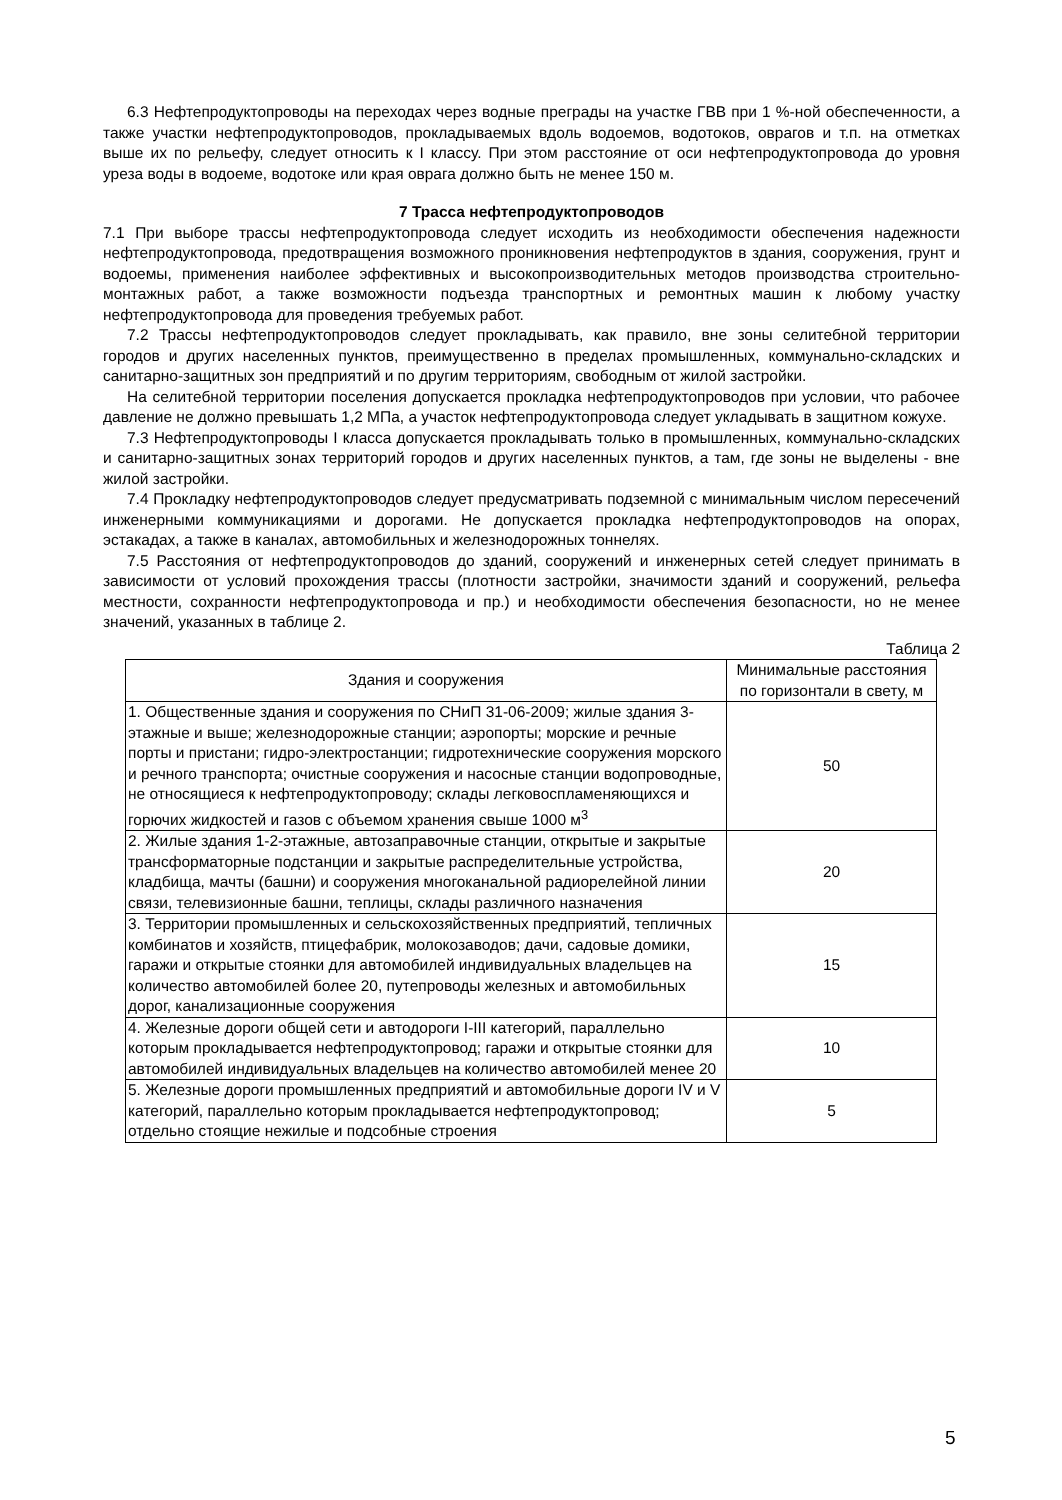6.3 Нефтепродуктопроводы на переходах через водные преграды на участке ГВВ при 1 %-ной обеспеченности, а также участки нефтепродуктопроводов, прокладываемых вдоль водоемов, водотоков, оврагов и т.п. на отметках выше их по рельефу, следует относить к I классу. При этом расстояние от оси нефтепродуктопровода до уровня уреза воды в водоеме, водотоке или края оврага должно быть не менее 150 м.
7 Трасса нефтепродуктопроводов
7.1 При выборе трассы нефтепродуктопровода следует исходить из необходимости обеспечения надежности нефтепродуктопровода, предотвращения возможного проникновения нефтепродуктов в здания, сооружения, грунт и водоемы, применения наиболее эффективных и высокопроизводительных методов производства строительно-монтажных работ, а также возможности подъезда транспортных и ремонтных машин к любому участку нефтепродуктопровода для проведения требуемых работ.
7.2 Трассы нефтепродуктопроводов следует прокладывать, как правило, вне зоны селитебной территории городов и других населенных пунктов, преимущественно в пределах промышленных, коммунально-складских и санитарно-защитных зон предприятий и по другим территориям, свободным от жилой застройки.
На селитебной территории поселения допускается прокладка нефтепродуктопроводов при условии, что рабочее давление не должно превышать 1,2 МПа, а участок нефтепродуктопровода следует укладывать в защитном кожухе.
7.3 Нефтепродуктопроводы I класса допускается прокладывать только в промышленных, коммунально-складских и санитарно-защитных зонах территорий городов и других населенных пунктов, а там, где зоны не выделены - вне жилой застройки.
7.4 Прокладку нефтепродуктопроводов следует предусматривать подземной с минимальным числом пересечений инженерными коммуникациями и дорогами. Не допускается прокладка нефтепродуктопроводов на опорах, эстакадах, а также в каналах, автомобильных и железнодорожных тоннелях.
7.5 Расстояния от нефтепродуктопроводов до зданий, сооружений и инженерных сетей следует принимать в зависимости от условий прохождения трассы (плотности застройки, значимости зданий и сооружений, рельефа местности, сохранности нефтепродуктопровода и пр.) и необходимости обеспечения безопасности, но не менее значений, указанных в таблице 2.
Таблица 2
| Здания и сооружения | Минимальные расстояния по горизонтали в свету, м |
| 1. Общественные здания и сооружения по СНиП 31-06-2009; жилые здания 3-этажные и выше; железнодорожные станции; аэропорты; морские и речные порты и пристани; гидро-электростанции; гидротехнические сооружения морского и речного транспорта; очистные сооружения и насосные станции водопроводные, не относящиеся к нефтепродуктопроводу; склады легковоспламеняющихся и горючих жидкостей и газов с объемом хранения свыше 1000 м<sup>3</sup> | 50 |
| 2. Жилые здания 1-2-этажные, автозаправочные станции, открытые и закрытые трансформаторные подстанции и закрытые распределительные устройства, кладбища, мачты (башни) и сооружения многоканальной радиорелейной линии связи, телевизионные башни, теплицы, склады различного назначения | 20 |
| 3. Территории промышленных и сельскохозяйственных предприятий, тепличных комбинатов и хозяйств, птицефабрик, молокозаводов; дачи, садовые домики, гаражи и открытые стоянки для автомобилей индивидуальных владельцев на количество автомобилей более 20, путепроводы железных и автомобильных дорог, канализационные сооружения | 15 |
| 4. Железные дороги общей сети и автодороги I-III категорий, параллельно которым прокладывается нефтепродуктопровод; гаражи и открытые стоянки для автомобилей индивидуальных владельцев на количество автомобилей менее 20 | 10 |
| 5. Железные дороги промышленных предприятий и автомобильные дороги IV и V категорий, параллельно которым прокладывается нефтепродуктопровод; отдельно стоящие нежилые и подсобные строения | 5 |
5